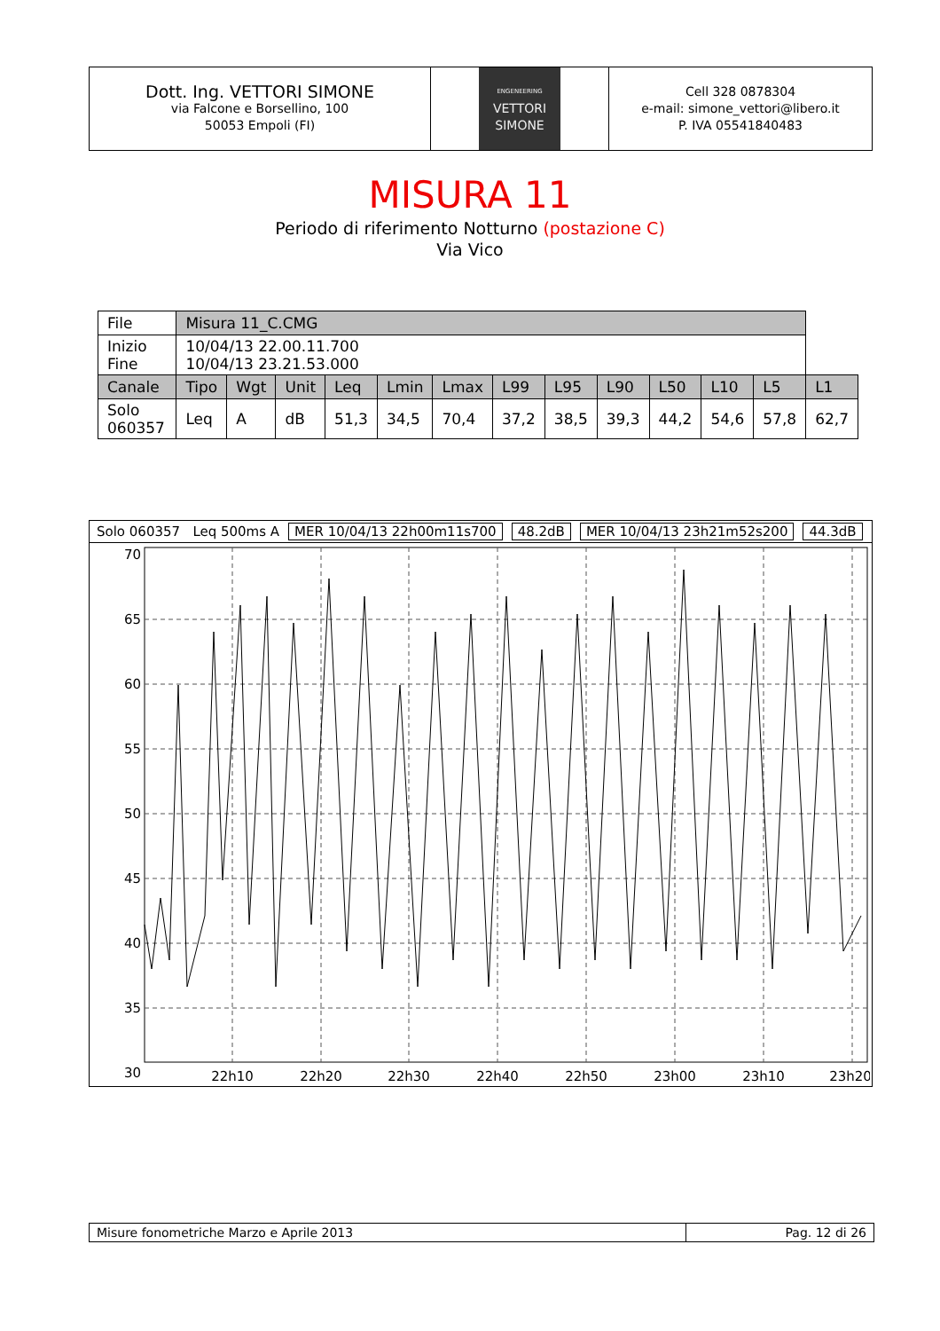Dott. Ing. VETTORI SIMONE
via Falcone e Borsellino, 100
50053 Empoli (FI)
ENGENEERING
VETTORI
SIMONE
Cell 328 0878304
e-mail: simone_vettori@libero.it
P. IVA 05541840483
MISURA 11
Periodo di riferimento Notturno (postazione C)
Via Vico
| File | Misura 11_C.CMG | | | | | | | | | | | | |
| Inizio Fine | 10/04/13 22.00.11.700 10/04/13 23.21.53.000 | | | | | | | | | | | | |
| Canale | Tipo | Wgt | Unit | Leq | Lmin | Lmax | L99 | L95 | L90 | L50 | L10 | L5 | L1 |
| Solo 060357 | Leq | A | dB | 51,3 | 34,5 | 70,4 | 37,2 | 38,5 | 39,3 | 44,2 | 54,6 | 57,8 | 62,7 |
Solo 060357 Leq 500ms A MER 10/04/13 22h00m11s700 48.2dB MER 10/04/13 23h21m52s200 44.3dB
70
65
60
55
50
45
40
35
30
22h10
22h20
22h30
22h40
22h50
23h00
23h10
23h20
Misure fonometriche Marzo e Aprile 2013 Pag. 12 di 26